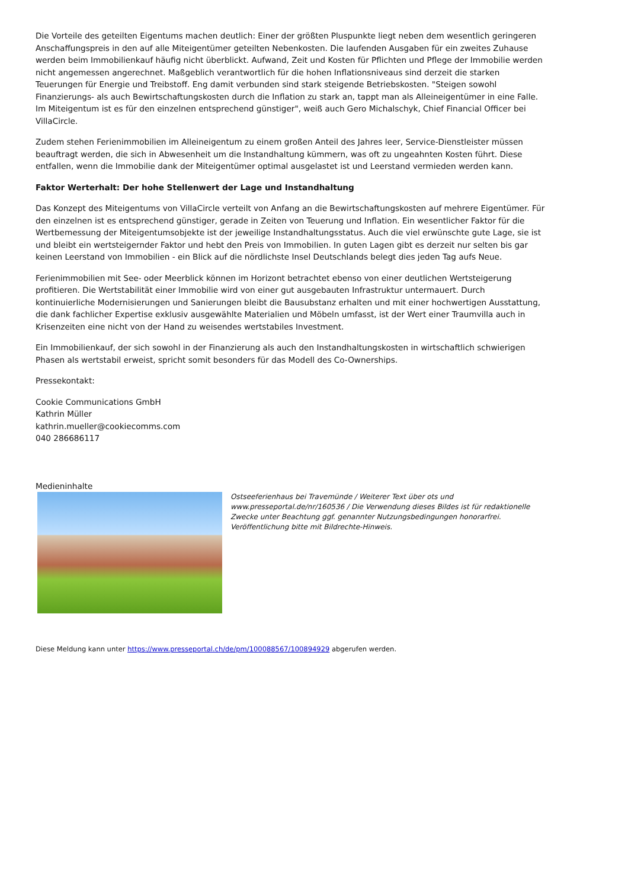Die Vorteile des geteilten Eigentums machen deutlich: Einer der größten Pluspunkte liegt neben dem wesentlich geringeren Anschaffungspreis in den auf alle Miteigentümer geteilten Nebenkosten. Die laufenden Ausgaben für ein zweites Zuhause werden beim Immobilienkauf häufig nicht überblickt. Aufwand, Zeit und Kosten für Pflichten und Pflege der Immobilie werden nicht angemessen angerechnet. Maßgeblich verantwortlich für die hohen Inflationsniveaus sind derzeit die starken Teuerungen für Energie und Treibstoff. Eng damit verbunden sind stark steigende Betriebskosten. "Steigen sowohl Finanzierungs- als auch Bewirtschaftungskosten durch die Inflation zu stark an, tappt man als Alleineigentümer in eine Falle. Im Miteigentum ist es für den einzelnen entsprechend günstiger", weiß auch Gero Michalschyk, Chief Financial Officer bei VillaCircle.
Zudem stehen Ferienimmobilien im Alleineigentum zu einem großen Anteil des Jahres leer, Service-Dienstleister müssen beauftragt werden, die sich in Abwesenheit um die Instandhaltung kümmern, was oft zu ungeahnten Kosten führt. Diese entfallen, wenn die Immobilie dank der Miteigentümer optimal ausgelastet ist und Leerstand vermieden werden kann.
Faktor Werterhalt: Der hohe Stellenwert der Lage und Instandhaltung
Das Konzept des Miteigentums von VillaCircle verteilt von Anfang an die Bewirtschaftungskosten auf mehrere Eigentümer. Für den einzelnen ist es entsprechend günstiger, gerade in Zeiten von Teuerung und Inflation. Ein wesentlicher Faktor für die Wertbemessung der Miteigentumsobjekte ist der jeweilige Instandhaltungsstatus. Auch die viel erwünschte gute Lage, sie ist und bleibt ein wertsteigernder Faktor und hebt den Preis von Immobilien. In guten Lagen gibt es derzeit nur selten bis gar keinen Leerstand von Immobilien - ein Blick auf die nördlichste Insel Deutschlands belegt dies jeden Tag aufs Neue.
Ferienimmobilien mit See- oder Meerblick können im Horizont betrachtet ebenso von einer deutlichen Wertsteigerung profitieren. Die Wertstabilität einer Immobilie wird von einer gut ausgebauten Infrastruktur untermauert. Durch kontinuierliche Modernisierungen und Sanierungen bleibt die Bausubstanz erhalten und mit einer hochwertigen Ausstattung, die dank fachlicher Expertise exklusiv ausgewählte Materialien und Möbeln umfasst, ist der Wert einer Traumvilla auch in Krisenzeiten eine nicht von der Hand zu weisendes wertstabiles Investment.
Ein Immobilienkauf, der sich sowohl in der Finanzierung als auch den Instandhaltungskosten in wirtschaftlich schwierigen Phasen als wertstabil erweist, spricht somit besonders für das Modell des Co-Ownerships.
Pressekontakt:
Cookie Communications GmbH
Kathrin Müller
kathrin.mueller@cookiecomms.com
040 286686117
Medieninhalte
Ostseeferienhaus bei Travemünde / Weiterer Text über ots und www.presseportal.de/nr/160536 / Die Verwendung dieses Bildes ist für redaktionelle Zwecke unter Beachtung ggf. genannter Nutzungsbedingungen honorarfrei. Veröffentlichung bitte mit Bildrechte-Hinweis.
Diese Meldung kann unter https://www.presseportal.ch/de/pm/100088567/100894929 abgerufen werden.